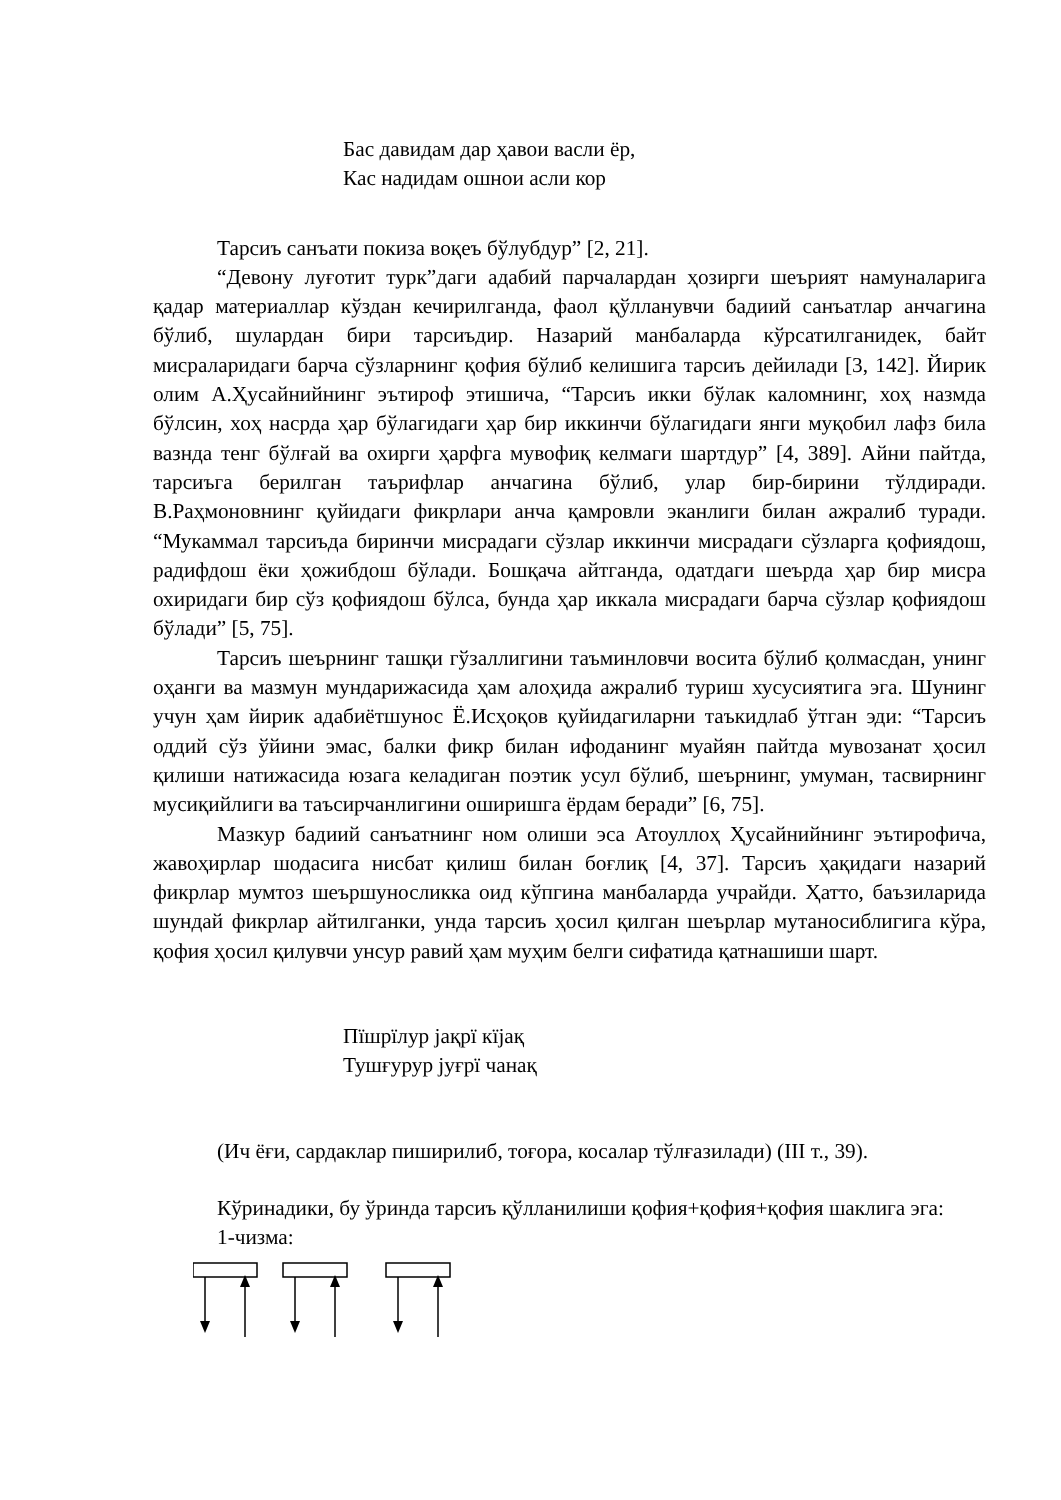Бас давидам дар ҳавои васли ёр,
Кас надидам ошнои асли кор
Тарсиъ санъати покиза воқеъ бўлубдур” [2, 21].
“Девону луғотит турк”даги адабий парчалардан ҳозирги шеърият намуналарига қадар материаллар кўздан кечирилганда, фаол қўлланувчи бадиий санъатлар анчагина бўлиб, шулардан бири тарсиъдир. Назарий манбаларда кўрсатилганидек, байт мисраларидаги барча сўзларнинг қофия бўлиб келишига тарсиъ дейилади [3, 142]. Йирик олим А.Ҳусайнийнинг эътироф этишича, “Тарсиъ икки бўлак каломнинг, хоҳ назмда бўлсин, хоҳ насрда ҳар бўлагидаги ҳар бир иккинчи бўлагидаги янги муқобил лафз била вазнда тенг бўлғай ва охирги ҳарфга мувофиқ келмаги шартдур” [4, 389]. Айни пайтда, тарсиъга берилган таърифлар анчагина бўлиб, улар бир-бирини тўлдиради. В.Раҳмоновнинг қуйидаги фикрлари анча қамровли эканлиги билан ажралиб туради. “Мукаммал тарсиъда биринчи мисрадаги сўзлар иккинчи мисрадаги сўзларга қофиядош, радифдош ёки ҳожибдош бўлади. Бошқача айтганда, одатдаги шеърда ҳар бир мисра охиридаги бир сўз қофиядош бўлса, бунда ҳар иккала мисрадаги барча сўзлар қофиядош бўлади” [5, 75].
Тарсиъ шеърнинг ташқи гўзаллигини таъминловчи восита бўлиб қолмасдан, унинг оҳанги ва мазмун мундарижасида ҳам алоҳида ажралиб туриш хусусиятига эга. Шунинг учун ҳам йирик адабиётшунос Ё.Исҳоқов қуйидагиларни таъкидлаб ўтган эди: “Тарсиъ оддий сўз ўйини эмас, балки фикр билан ифоданинг муайян пайтда мувозанат ҳосил қилиши натижасида юзага келадиган поэтик усул бўлиб, шеърнинг, умуман, тасвирнинг мусиқийлиги ва таъсирчанлигини оширишга ёрдам беради” [6, 75].
Мазкур бадиий санъатнинг ном олиши эса Атоуллоҳ Ҳусайнийнинг эътирофича, жавоҳирлар шодасига нисбат қилиш билан боғлиқ [4, 37]. Тарсиъ ҳақидаги назарий фикрлар мумтоз шеършуносликка оид кўпгина манбаларда учрайди. Ҳатто, баъзиларида шундай фикрлар айтилганки, унда тарсиъ ҳосил қилган шеърлар мутаносиблигига кўра, қофия ҳосил қилувчи унсур равий ҳам муҳим белги сифатида қатнашиши шарт.
Пїшрїлур јақрї кїјақ
Тушғурур јуғрї чанақ
(Ич ёғи, сардаклар пиширилиб, тоғора, косалар тўлғазилади) (III т., 39).
Кўринадики, бу ўринда тарсиъ қўлланилиши қофия+қофия+қофия шаклига эга:
1-чизма: